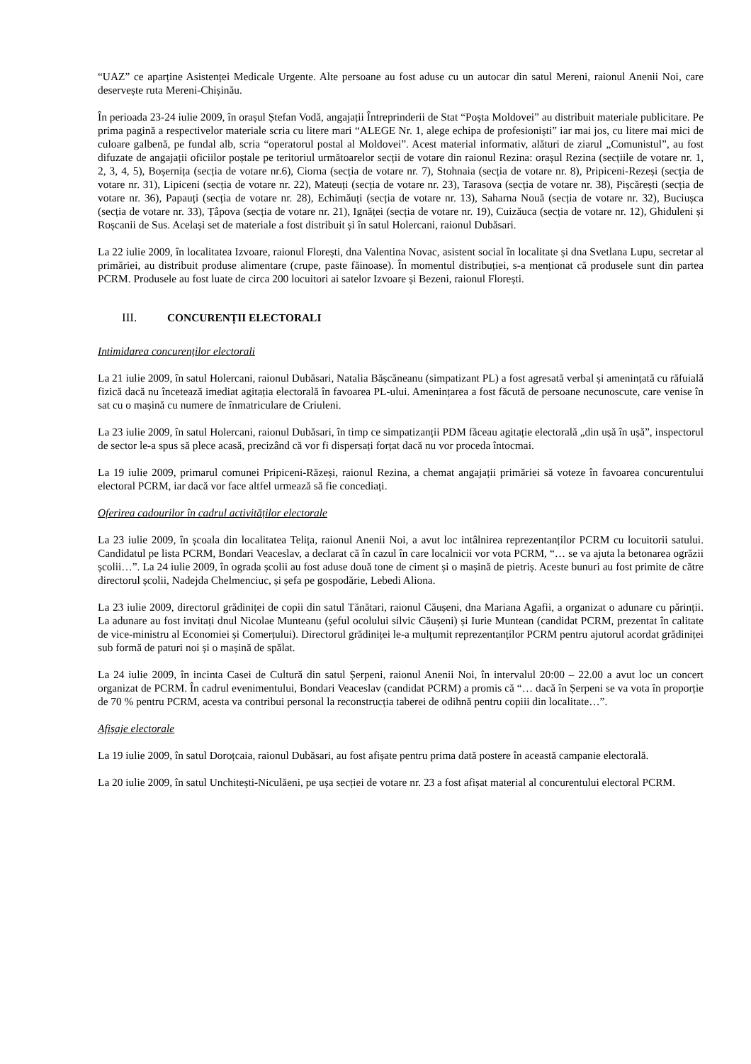“UAZ” ce aparține Asistenței Medicale Urgente. Alte persoane au fost aduse cu un autocar din satul Mereni, raionul Anenii Noi, care deservește ruta Mereni-Chișinău.
În perioada 23-24 iulie 2009, în orașul Ștefan Vodă, angajații Întreprinderii de Stat “Poșta Moldovei” au distribuit materiale publicitare. Pe prima pagină a respectivelor materiale scria cu litere mari “ALEGE Nr. 1, alege echipa de profesioniști” iar mai jos, cu litere mai mici de culoare galbenă, pe fundal alb, scria “operatorul postal al Moldovei”. Acest material informativ, alături de ziarul „Comunistul”, au fost difuzate de angajații oficiilor poștale pe teritoriul următoarelor secții de votare din raionul Rezina: orașul Rezina (secțiile de votare nr. 1, 2, 3, 4, 5), Boșernița (secția de votare nr.6), Ciorna (secția de votare nr. 7), Stohnaia (secția de votare nr. 8), Pripiceni-Rezeși (secția de votare nr. 31), Lipiceni (secția de votare nr. 22), Mateuți (secția de votare nr. 23), Tarasova (secția de votare nr. 38), Pișcărești (secția de votare nr. 36), Papauți (secția de votare nr. 28), Echimăuți (secția de votare nr. 13), Saharna Nouă (secția de votare nr. 32), Buciușca (secția de votare nr. 33), Țâpova (secția de votare nr. 21), Ignăței (secția de votare nr. 19), Cuizăuca (secția de votare nr. 12), Ghiduleni și Roșcanii de Sus. Același set de materiale a fost distribuit și în satul Holercani, raionul Dubăsari.
La 22 iulie 2009, în localitatea Izvoare, raionul Florești, dna Valentina Novac, asistent social în localitate și dna Svetlana Lupu, secretar al primăriei, au distribuit produse alimentare (crupe, paste făinoase). În momentul distribuției, s-a menționat că produsele sunt din partea PCRM. Produsele au fost luate de circa 200 locuitori ai satelor Izvoare și Bezeni, raionul Florești.
III. CONCURENȚII ELECTORALI
Intimidarea concurenților electorali
La 21 iulie 2009, în satul Holercani, raionul Dubăsari, Natalia Bășcăneanu (simpatizant PL) a fost agresată verbal și amenințată cu răfuială fizică dacă nu încetează imediat agitația electorală în favoarea PL-ului. Amenințarea a fost făcută de persoane necunoscute, care venise în sat cu o mașină cu numere de înmatriculare de Criuleni.
La 23 iulie 2009, în satul Holercani, raionul Dubăsari, în timp ce simpatizanții PDM făceau agitație electorală „din ușă în ușă”, inspectorul de sector le-a spus să plece acasă, precizând că vor fi dispersați forțat dacă nu vor proceda întocmai.
La 19 iulie 2009, primarul comunei Pripiceni-Răzeși, raionul Rezina, a chemat angajații primăriei să voteze în favoarea concurentului electoral PCRM, iar dacă vor face altfel urmează să fie concediați.
Oferirea cadourilor în cadrul activităților electorale
La 23 iulie 2009, în școala din localitatea Telița, raionul Anenii Noi, a avut loc intâlnirea reprezentanților PCRM cu locuitorii satului. Candidatul pe lista PCRM, Bondari Veaceslav, a declarat că în cazul în care localnicii vor vota PCRM, “… se va ajuta la betonarea ogrăzii școlii…”. La 24 iulie 2009, în ograda școlii au fost aduse două tone de ciment și o mașină de pietriș. Aceste bunuri au fost primite de către directorul școlii, Nadejda Chelmenciuc, și șefa pe gospodărie, Lebedi Aliona.
La 23 iulie 2009, directorul grădiniței de copii din satul Tănătari, raionul Căușeni, dna Mariana Agafii, a organizat o adunare cu părinții. La adunare au fost invitați dnul Nicolae Munteanu (șeful ocolului silvic Căușeni) și Iurie Muntean (candidat PCRM, prezentat în calitate de vice-ministru al Economiei și Comerțului). Directorul grădiniței le-a mulțumit reprezentanților PCRM pentru ajutorul acordat grădiniței sub formă de paturi noi și o mașină de spălat.
La 24 iulie 2009, în incinta Casei de Cultură din satul Șerpeni, raionul Anenii Noi, în intervalul 20:00 – 22.00 a avut loc un concert organizat de PCRM. În cadrul evenimentului, Bondari Veaceslav (candidat PCRM) a promis că “… dacă în Șerpeni se va vota în proporție de 70 % pentru PCRM, acesta va contribui personal la reconstrucția taberei de odihnă pentru copiii din localitate…”.
Afișaje electorale
La 19 iulie 2009, în satul Doroțcaia, raionul Dubăsari, au fost afișate pentru prima dată postere în această campanie electorală.
La 20 iulie 2009, în satul Unchitești-Niculăeni, pe ușa secției de votare nr. 23 a fost afișat material al concurentului electoral PCRM.